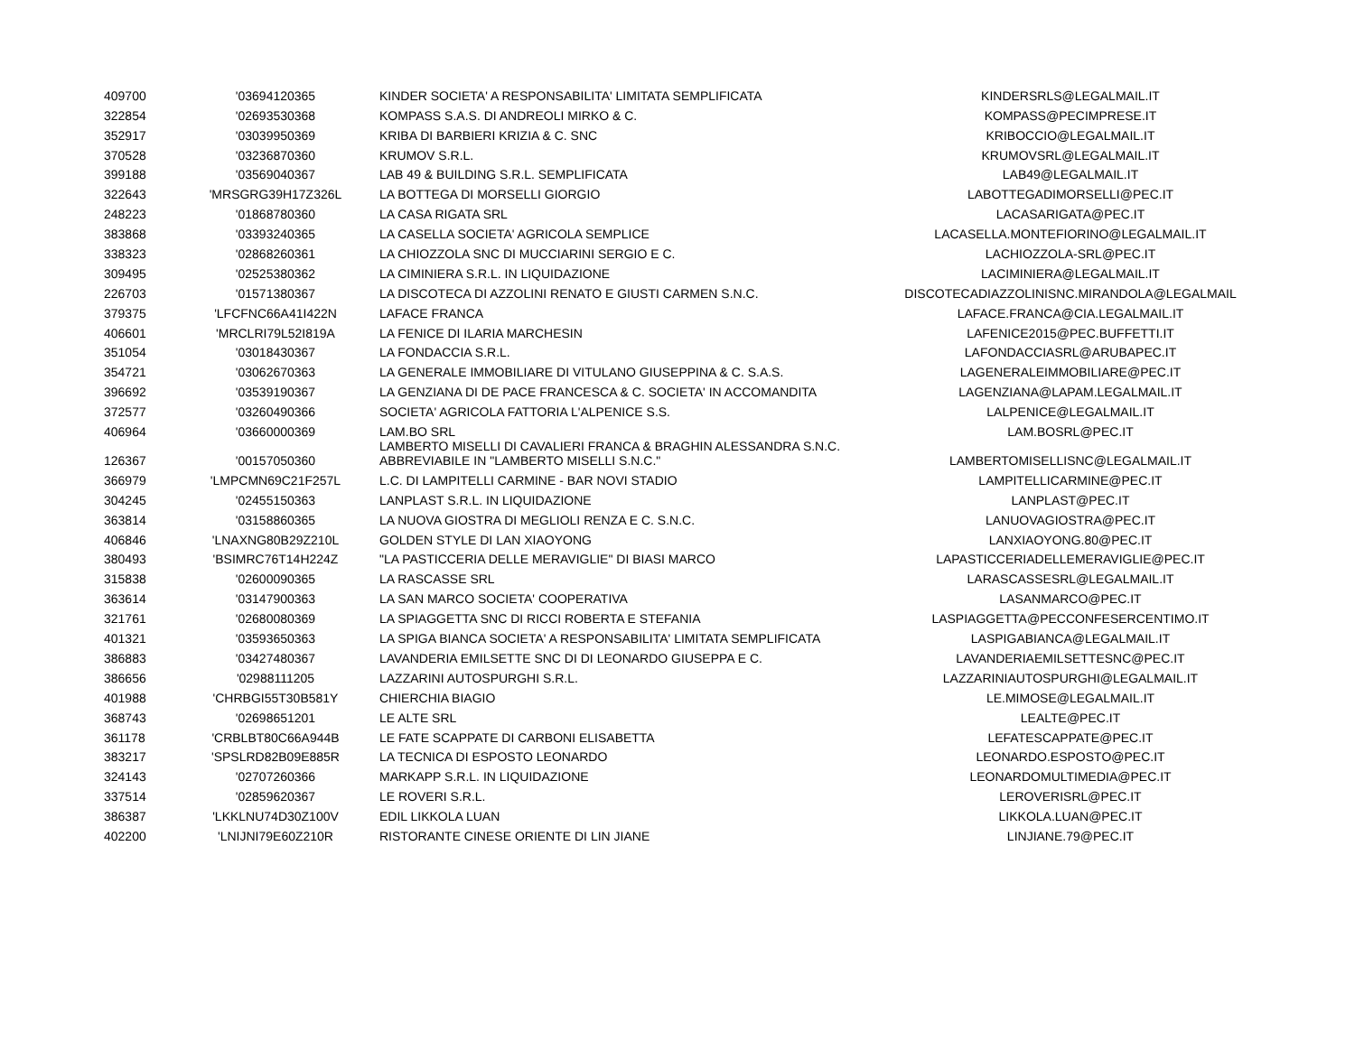| 409700 | '03694120365 | KINDER SOCIETA' A RESPONSABILITA' LIMITATA SEMPLIFICATA | KINDERSRLS@LEGALMAIL.IT |
| 322854 | '02693530368 | KOMPASS S.A.S. DI ANDREOLI MIRKO & C. | KOMPASS@PECIMPRESE.IT |
| 352917 | '03039950369 | KRIBA DI BARBIERI KRIZIA & C. SNC | KRIBOCCIO@LEGALMAIL.IT |
| 370528 | '03236870360 | KRUMOV S.R.L. | KRUMOVSRL@LEGALMAIL.IT |
| 399188 | '03569040367 | LAB 49 & BUILDING S.R.L. SEMPLIFICATA | LAB49@LEGALMAIL.IT |
| 322643 | 'MRSGRG39H17Z326L | LA BOTTEGA DI MORSELLI GIORGIO | LABOTTEGADIMORSELLI@PEC.IT |
| 248223 | '01868780360 | LA CASA RIGATA SRL | LACASARIGATA@PEC.IT |
| 383868 | '03393240365 | LA CASELLA SOCIETA' AGRICOLA SEMPLICE | LACASELLA.MONTEFIORINO@LEGALMAIL.IT |
| 338323 | '02868260361 | LA CHIOZZOLA SNC DI MUCCIARINI SERGIO E C. | LACHIOZZOLA-SRL@PEC.IT |
| 309495 | '02525380362 | LA CIMINIERA S.R.L. IN LIQUIDAZIONE | LACIMINIERA@LEGALMAIL.IT |
| 226703 | '01571380367 | LA DISCOTECA DI AZZOLINI RENATO E GIUSTI CARMEN S.N.C. | DISCOTECADIAZZOLINISNC.MIRANDOLA@LEGALMAIL |
| 379375 | 'LFCFNC66A41I422N | LAFACE FRANCA | LAFACE.FRANCA@CIA.LEGALMAIL.IT |
| 406601 | 'MRCLRI79L52I819A | LA FENICE DI ILARIA MARCHESIN | LAFENICE2015@PEC.BUFFETTI.IT |
| 351054 | '03018430367 | LA FONDACCIA S.R.L. | LAFONDACCIASRL@ARUBAPEC.IT |
| 354721 | '03062670363 | LA GENERALE IMMOBILIARE DI VITULANO GIUSEPPINA & C. S.A.S. | LAGENERALEIMMOBILIARE@PEC.IT |
| 396692 | '03539190367 | LA GENZIANA DI DE PACE FRANCESCA & C. SOCIETA' IN ACCOMANDITA | LAGENZIANA@LAPAM.LEGALMAIL.IT |
| 372577 | '03260490366 | SOCIETA' AGRICOLA FATTORIA L'ALPENICE S.S. | LALPENICE@LEGALMAIL.IT |
| 406964 | '03660000369 | LAM.BO SRL | LAM.BOSRL@PEC.IT |
| 126367 | '00157050360 | LAMBERTO MISELLI DI CAVALIERI FRANCA & BRAGHIN ALESSANDRA S.N.C. ABBREVIABILE IN "LAMBERTO MISELLI S.N.C." | LAMBERTOMISELLISNC@LEGALMAIL.IT |
| 366979 | 'LMPCMN69C21F257L | L.C. DI LAMPITELLI CARMINE - BAR NOVI STADIO | LAMPITELLICARMINE@PEC.IT |
| 304245 | '02455150363 | LANPLAST S.R.L. IN LIQUIDAZIONE | LANPLAST@PEC.IT |
| 363814 | '03158860365 | LA NUOVA GIOSTRA DI MEGLIOLI RENZA E C. S.N.C. | LANUOVAGIOSTRA@PEC.IT |
| 406846 | 'LNAXNG80B29Z210L | GOLDEN STYLE DI LAN XIAOYONG | LANXIAOYONG.80@PEC.IT |
| 380493 | 'BSIMRC76T14H224Z | "LA PASTICCERIA DELLE MERAVIGLIE" DI BIASI MARCO | LAPASTICCERIADELLEMERAVIGLIE@PEC.IT |
| 315838 | '02600090365 | LA RASCASSE SRL | LARASCASSESRL@LEGALMAIL.IT |
| 363614 | '03147900363 | LA SAN MARCO SOCIETA' COOPERATIVA | LASANMARCO@PEC.IT |
| 321761 | '02680080369 | LA SPIAGGETTA SNC DI RICCI ROBERTA E STEFANIA | LASPIAGGETTA@PECCONFESERCENTIMO.IT |
| 401321 | '03593650363 | LA SPIGA BIANCA SOCIETA' A RESPONSABILITA' LIMITATA SEMPLIFICATA | LASPIGABIANCA@LEGALMAIL.IT |
| 386883 | '03427480367 | LAVANDERIA EMILSETTE SNC DI DI LEONARDO GIUSEPPA E C. | LAVANDERIAEMILSETTESNC@PEC.IT |
| 386656 | '02988111205 | LAZZARINI AUTOSPURGHI S.R.L. | LAZZARINIAUTOSPURGHI@LEGALMAIL.IT |
| 401988 | 'CHRBGI55T30B581Y | CHIERCHIA BIAGIO | LE.MIMOSE@LEGALMAIL.IT |
| 368743 | '02698651201 | LE ALTE SRL | LEALTE@PEC.IT |
| 361178 | 'CRBLBT80C66A944B | LE FATE SCAPPATE DI CARBONI ELISABETTA | LEFATESCAPPATE@PEC.IT |
| 383217 | 'SPSLRD82B09E885R | LA TECNICA DI ESPOSTO LEONARDO | LEONARDO.ESPOSTO@PEC.IT |
| 324143 | '02707260366 | MARKAPP S.R.L. IN LIQUIDAZIONE | LEONARDOMULTIMEDIA@PEC.IT |
| 337514 | '02859620367 | LE ROVERI S.R.L. | LEROVERISRL@PEC.IT |
| 386387 | 'LKKLNU74D30Z100V | EDIL LIKKOLA LUAN | LIKKOLA.LUAN@PEC.IT |
| 402200 | 'LNIJNI79E60Z210R | RISTORANTE CINESE ORIENTE DI LIN JIANE | LINJIANE.79@PEC.IT |